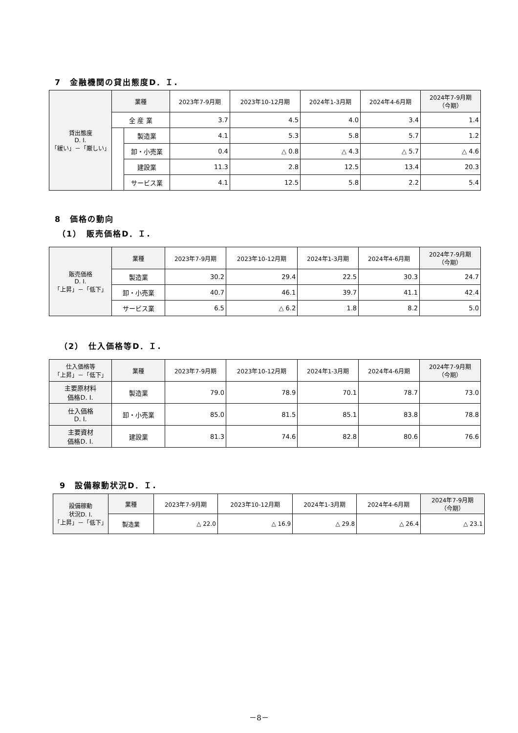7　金融機関の貸出態度D．Ｉ.
| 貸出態度 D. I. 「緩い」－「厳しい」 | 業種 | | 2023年7-9月期 | 2023年10-12月期 | 2024年1-3月期 | 2024年4-6月期 | 2024年7-9月期 （今期） |
| --- | --- | --- | --- | --- | --- | --- | --- |
| | 全 産 業 | | 3.7 | 4.5 | 4.0 | 3.4 | 1.4 |
| | | 製造業 | 4.1 | 5.3 | 5.8 | 5.7 | 1.2 |
| | | 卸・小売業 | 0.4 | △ 0.8 | △ 4.3 | △ 5.7 | △ 4.6 |
| | | 建設業 | 11.3 | 2.8 | 12.5 | 13.4 | 20.3 |
| | | サービス業 | 4.1 | 12.5 | 5.8 | 2.2 | 5.4 |
8　価格の動向
（1）　販売価格D．Ｉ.
| 販売価格 D. I. 「上昇」－「低下」 | 業種 | 2023年7-9月期 | 2023年10-12月期 | 2024年1-3月期 | 2024年4-6月期 | 2024年7-9月期 （今期） |
| --- | --- | --- | --- | --- | --- | --- |
| | 製造業 | 30.2 | 29.4 | 22.5 | 30.3 | 24.7 |
| | 卸・小売業 | 40.7 | 46.1 | 39.7 | 41.1 | 42.4 |
| | サービス業 | 6.5 | △ 6.2 | 1.8 | 8.2 | 5.0 |
（2）　仕入価格等D．Ｉ.
| 仕入価格等 「上昇」－「低下」 | 業種 | 2023年7-9月期 | 2023年10-12月期 | 2024年1-3月期 | 2024年4-6月期 | 2024年7-9月期 （今期） |
| --- | --- | --- | --- | --- | --- | --- |
| 主要原材料 価格D. I. | 製造業 | 79.0 | 78.9 | 70.1 | 78.7 | 73.0 |
| 仕入価格 D. I. | 卸・小売業 | 85.0 | 81.5 | 85.1 | 83.8 | 78.8 |
| 主要資材 価格D. I. | 建設業 | 81.3 | 74.6 | 82.8 | 80.6 | 76.6 |
9　設備稼動状況D．Ｉ.
| 設備稼動 状況D. I. 「上昇」－「低下」 | 業種 | 2023年7-9月期 | 2023年10-12月期 | 2024年1-3月期 | 2024年4-6月期 | 2024年7-9月期 （今期） |
| --- | --- | --- | --- | --- | --- | --- |
| | 製造業 | △ 22.0 | △ 16.9 | △ 29.8 | △ 26.4 | △ 23.1 |
－8－